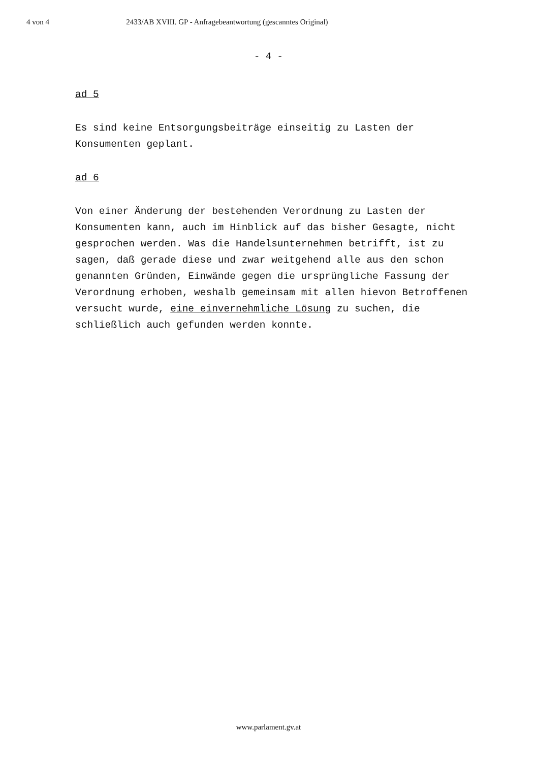4 von 4 2433/AB XVIII. GP - Anfragebeantwortung (gescanntes Original)
- 4 -
ad 5
Es sind keine Entsorgungsbeiträge einseitig zu Lasten der Konsumenten geplant.
ad 6
Von einer Änderung der bestehenden Verordnung zu Lasten der Konsumenten kann, auch im Hinblick auf das bisher Gesagte, nicht gesprochen werden. Was die Handelsunternehmen betrifft, ist zu sagen, daß gerade diese und zwar weitgehend alle aus den schon genannten Gründen, Einwände gegen die ursprüngliche Fassung der Verordnung erhoben, weshalb gemeinsam mit allen hievon Betroffenen versucht wurde, eine einvernehmliche Lösung zu suchen, die schließlich auch gefunden werden konnte.
www.parlament.gv.at